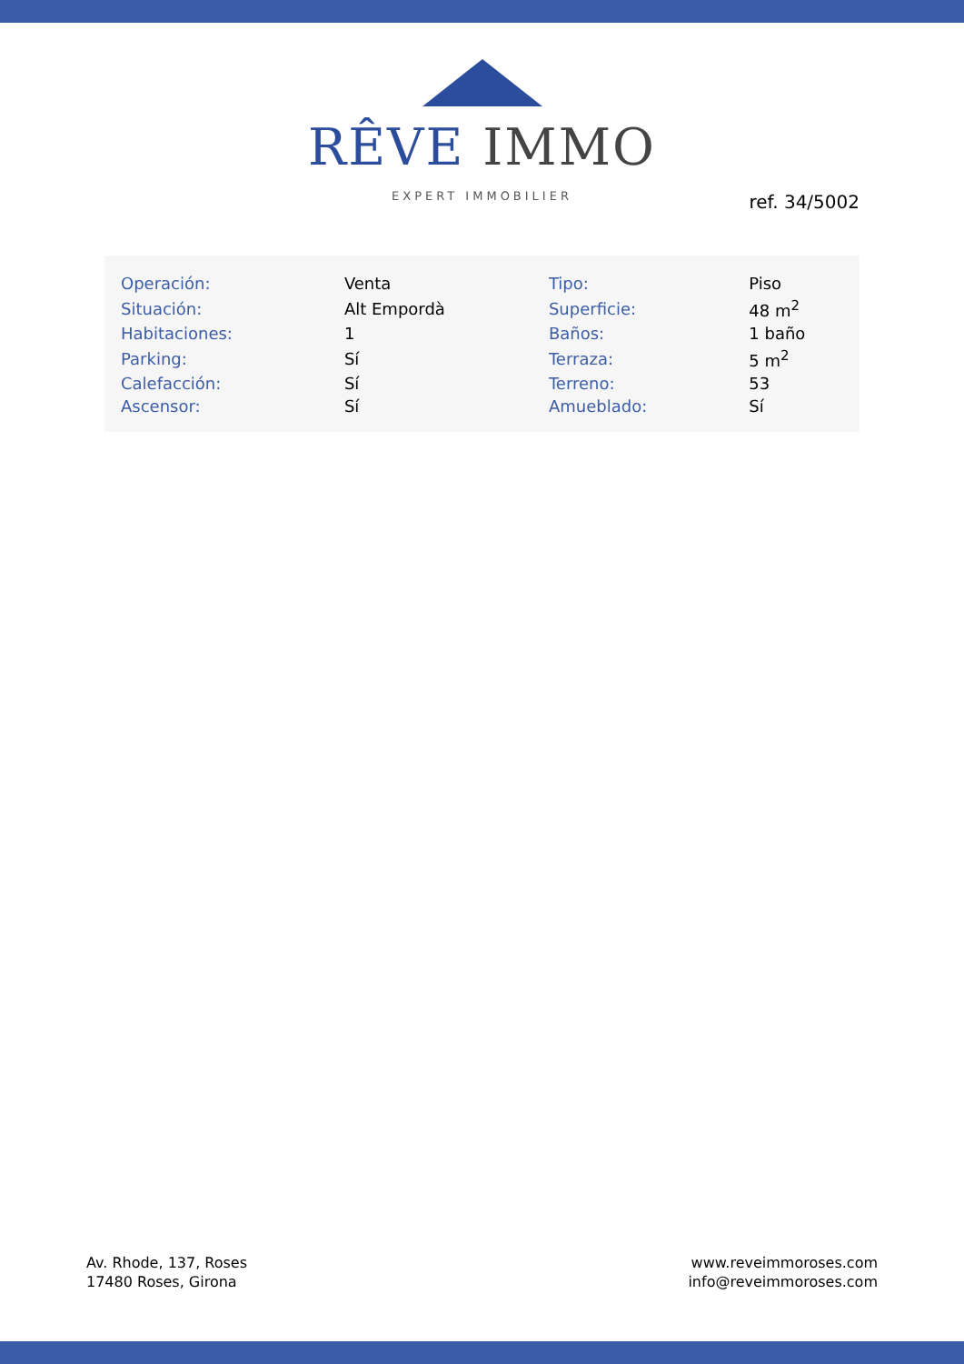RÊVE IMMO
EXPERT IMMOBILIER
ref. 34/5002
| Operación: | Venta | Tipo: | Piso |
| Situación: | Alt Empordà | Superficie: | 48 m<sup>2</sup> |
| Habitaciones: | 1 | Baños: | 1 baño |
| Parking: | Sí | Terraza: | 5 m<sup>2</sup> |
| Calefacción: | Sí | Terreno: | 53 |
| Ascensor: | Sí | Amueblado: | Sí |
Av. Rhode, 137, Roses
17480 Roses, Girona
www.reveimmoroses.com
info@reveimmoroses.com